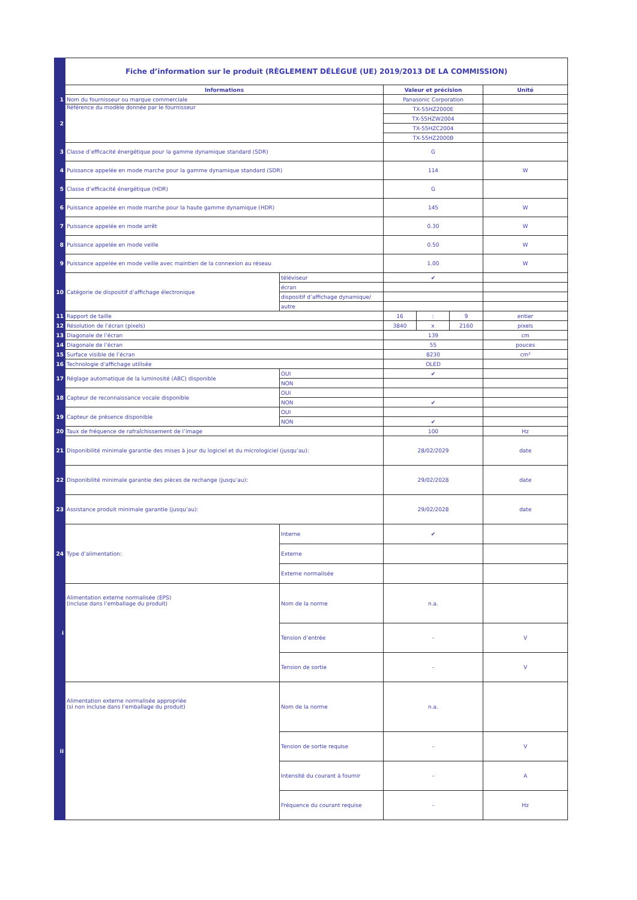| | Fiche d’information sur le produit (RÈGLEMENT DÉLÉGUÉ (UE) 2019/2013 DE LA COMMISSION) | | | | | |
| | Informations | | Valeur et précision | | | Unité |
| 1 | Nom du fournisseur ou marque commerciale | | Panasonic Corporation | | | |
| 2 | Référence du modèle donnée par le fournisseur | | TX-55HZ2000E | | | |
| | | | TX-55HZW2004 | | | |
| | | | TX-55HZC2004 | | | |
| | | | TX-55HZ2000B | | | |
| 3 | Classe d’efficacité énergétique pour la gamme dynamique standard (SDR) | | G | | | |
| 4 | Puissance appelée en mode marche pour la gamme dynamique standard (SDR) | | 114 | | | W |
| 5 | Classe d’efficacité énergétique (HDR) | | G | | | |
| 6 | Puissance appelée en mode marche pour la haute gamme dynamique (HDR) | | 145 | | | W |
| 7 | Puissance appelée en mode arrêt | | 0.30 | | | W |
| 8 | Puissance appelée en mode veille | | 0.50 | | | W |
| 9 | Puissance appelée en mode veille avec maintien de la connexion au réseau | | 1.00 | | | W |
| 10 | Catégorie de dispositif d’affichage électronique | téléviseur | ✔ | | | |
| | | écran | | | | |
| | | dispositif d’affichage dynamique/ | | | | |
| | | autre | | | | |
| 11 | Rapport de taille | | 16 | : | 9 | entier |
| 12 | Résolution de l’écran (pixels) | | 3840 | x | 2160 | pixels |
| 13 | Diagonale de l’écran | | 139 | | | cm |
| 14 | Diagonale de l’écran | | 55 | | | pouces |
| 15 | Surface visible de l’écran | | 8230 | | | cm² |
| 16 | Technologie d’affichage utilisée | | OLED | | | |
| 17 | Réglage automatique de la luminosité (ABC) disponible | OUI | ✔ | | | |
| | | NON | | | | |
| 18 | Capteur de reconnaissance vocale disponible | OUI | | | | |
| | | NON | ✔ | | | |
| 19 | Capteur de présence disponible | OUI | | | | |
| | | NON | ✔ | | | |
| 20 | Taux de fréquence de rafraîchissement de l’image | | 100 | | | Hz |
| 21 | Disponibilité minimale garantie des mises à jour du logiciel et du micrologiciel (jusqu’au): | | 28/02/2029 | | | date |
| 22 | Disponibilité minimale garantie des pièces de rechange (jusqu’au): | | 29/02/2028 | | | date |
| 23 | Assistance produit minimale garantie (jusqu’au): | | 29/02/2028 | | | date |
| 24 | Type d’alimentation: | Interne | ✔ | | | |
| | | Externe | | | | |
| | | Externe normalisée | | | | |
| i | Alimentation externe normalisée (EPS) (incluse dans l’emballage du produit) | Nom de la norme | n.a. | | | |
| | | Tension d’entrée | - | | | V |
| | | Tension de sortie | - | | | V |
| ii | Alimentation externe normalisée appropriée (si non incluse dans l’emballage du produit) | Nom de la norme | n.a. | | | |
| | | Tension de sortie requise | - | | | V |
| | | Intensité du courant à fournir | - | | | A |
| | | Fréquence du courant requise | - | | | Hz |